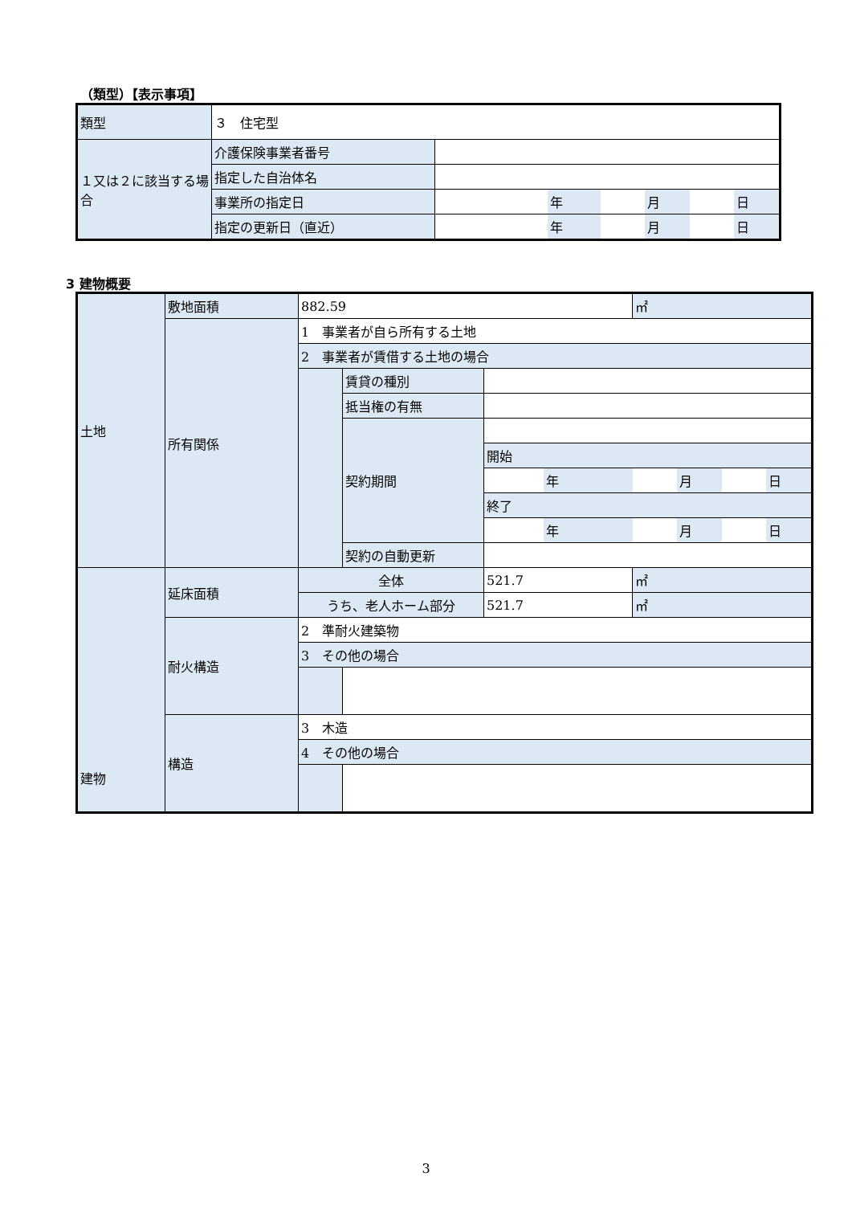（類型）【表示事項】
| 類型 | ３ 住宅型 | | | | | | |
| １又は２に該当する場合 | 介護保険事業者番号 | | | | | | |
| | 指定した自治体名 | | | | | | |
| | 事業所の指定日 | | 年 | | 月 | | 日 |
| | 指定の更新日（直近） | | 年 | | 月 | | 日 |
3 建物概要
| 土地 | 敷地面積 | 882.59 | | | | ㎡ | | | |
| | 所有関係 | 1 事業者が自ら所有する土地 | | | | | | | |
| | | 2 事業者が賃借する土地の場合 | | | | | | | |
| | | | 賃貸の種別 | | | | | | |
| | | | 抵当権の有無 | | | | | | |
| | | | 契約期間 | | | | | | |
| | | | | 開始 | | | | | |
| | | | | | 年 | | 月 | | 日 |
| | | | | 終了 | | | | | |
| | | | | | 年 | | 月 | | 日 |
| | | | 契約の自動更新 | | | | | | |
| 建物 | 延床面積 | 全体 | | 521.7 | | ㎡ | | | |
| | | うち、老人ホーム部分 | | 521.7 | | ㎡ | | | |
| | 耐火構造 | 2 準耐火建築物 | | | | | | | |
| | | 3 その他の場合 | | | | | | | |
| | 構造 | 3 木造 | | | | | | | |
| | | 4 その他の場合 | | | | | | | |
3